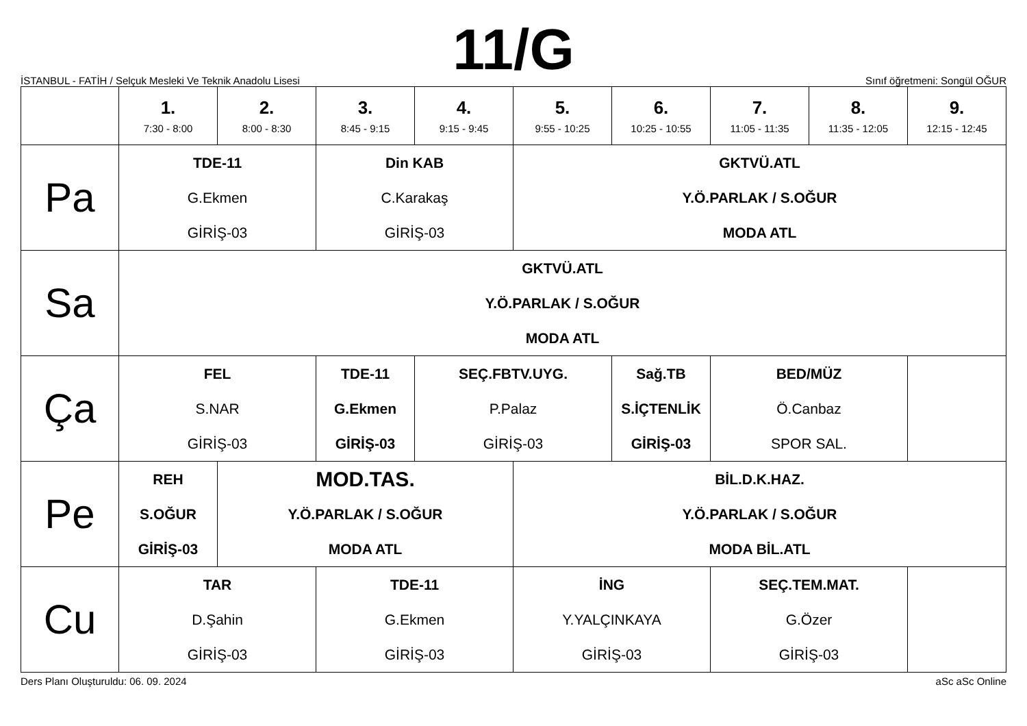İSTANBUL - FATİH / Selçuk Mesleki Ve Teknik Anadolu Lisesi
11/G
Sınıf öğretmeni: Songül OĞUR
| | 1. 7:30 - 8:00 | 2. 8:00 - 8:30 | 3. 8:45 - 9:15 | 4. 9:15 - 9:45 | 5. 9:55 - 10:25 | 6. 10:25 - 10:55 | 7. 11:05 - 11:35 | 8. 11:35 - 12:05 | 9. 12:15 - 12:45 |
| --- | --- | --- | --- | --- | --- | --- | --- | --- | --- |
| Pa | TDE-11 G.Ekmen GİRİŞ-03 | | Din KAB C.Karakaş GİRİŞ-03 | | GKTVÜ.ATL Y.Ö.PARLAK / S.OĞUR MODA ATL | | | | |
| Sa | GKTVÜ.ATL Y.Ö.PARLAK / S.OĞUR MODA ATL | | | | | | | | |
| Ça | FEL S.NAR GİRİŞ-03 | | TDE-11 G.Ekmen GİRİŞ-03 | SEÇ.FBTV.UYG. P.Palaz GİRİŞ-03 | | Sağ.TB S.İÇTENLİK GİRİŞ-03 | BED/MÜZ Ö.Canbaz SPOR SAL. | | |
| Pe | REH S.OĞUR GİRİŞ-03 | MOD.TAS. Y.Ö.PARLAK / S.OĞUR MODA ATL | | | BİL.D.K.HAZ. Y.Ö.PARLAK / S.OĞUR MODA BİL.ATL | | | | |
| Cu | TAR D.Şahin GİRİŞ-03 | | TDE-11 G.Ekmen GİRİŞ-03 | | İNG Y.YALÇINKAYA GİRİŞ-03 | | SEÇ.TEM.MAT. G.Özer GİRİŞ-03 | | |
Ders Planı Oluşturuldu: 06. 09. 2024 aSc aSc Online